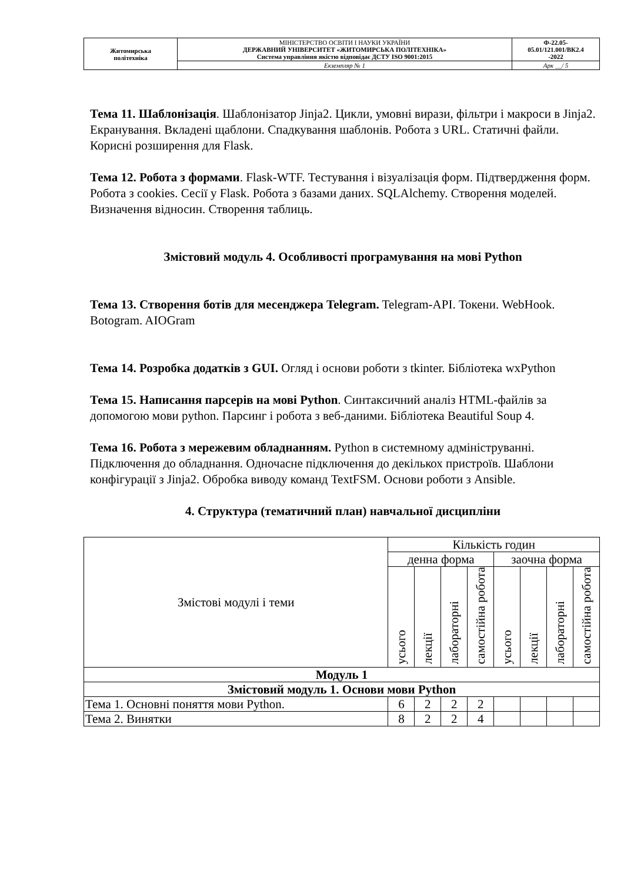| Житомирська політехніка | МІНІСТЕРСТВО ОСВІТИ І НАУКИ УКРАЇНИ ДЕРЖАВНИЙ УНІВЕРСИТЕТ «ЖИТОМИРСЬКА ПОЛІТЕХНІКА» Система управління якістю відповідає ДСТУ ISO 9001:2015 | Ф-22.05- 05.01/121.001/ВК2.4 -2022 |
| | Екземпляр № 1 | Арк __/ 5 |
Тема 11. Шаблонізація. Шаблонізатор Jinja2. Цикли, умовні вирази, фільтри і макроси в Jinja2. Екранування. Вкладені щаблони. Спадкування шаблонів. Робота з URL. Статичні файли. Корисні розширення для Flask.
Тема 12. Робота з формами. Flask-WTF. Тестування і візуалізація форм. Підтвердження форм. Робота з cookies. Сесії у Flask. Робота з базами даних. SQLAlchemy. Створення моделей. Визначення відносин. Створення таблиць.
Змістовий модуль 4. Особливості програмування на мові Python
Тема 13. Створення ботів для месенджера Telegram. Telegram-API. Токени. WebHook. Botogram. AIOGram
Тема 14. Розробка додатків з GUI. Огляд і основи роботи з tkinter. Бібліотека wxPython
Тема 15. Написання парсерів на мові Python. Синтаксичний аналіз HTML-файлів за допомогою мови python. Парсинг і робота з веб-даними. Бібліотека Beautiful Soup 4.
Тема 16. Робота з мережевим обладнанням. Python в системному адмініструванні. Підключення до обладнання. Одночасне підключення до декількох пристроїв. Шаблони конфігурації з Jinja2. Обробка виводу команд TextFSM. Основи роботи з Ansible.
4. Структура (тематичний план) навчальної дисципліни
| Змістові модулі і теми | Кількість годин | | | | | | | |
| | денна форма | | | | заочна форма | | | |
| | усього | лекції | лабораторні | самостійна робота | усього | лекції | лабораторні | самостійна робота |
| Модуль 1 | | | | | | | | |
| Змістовий модуль 1. Основи мови Python | | | | | | | | |
| Тема 1. Основні поняття мови Python. | 6 | 2 | 2 | 2 | | | | |
| Тема 2. Винятки | 8 | 2 | 2 | 4 | | | | |